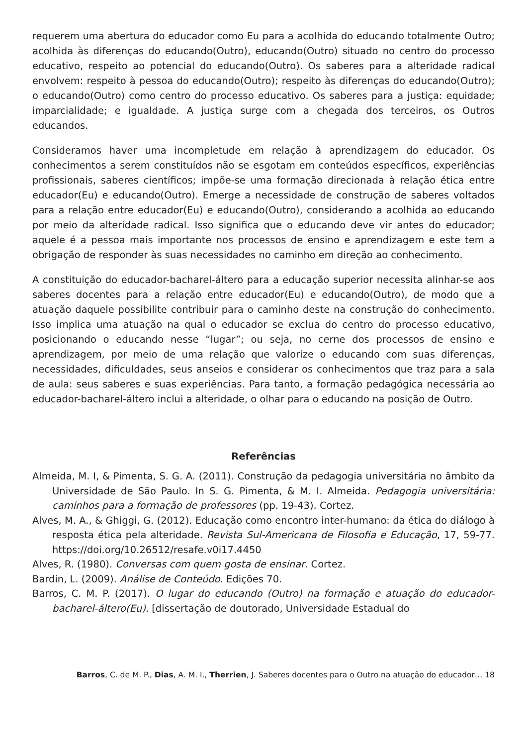requerem uma abertura do educador como Eu para a acolhida do educando totalmente Outro; acolhida às diferenças do educando(Outro), educando(Outro) situado no centro do processo educativo, respeito ao potencial do educando(Outro). Os saberes para a alteridade radical envolvem: respeito à pessoa do educando(Outro); respeito às diferenças do educando(Outro); o educando(Outro) como centro do processo educativo. Os saberes para a justiça: equidade; imparcialidade; e igualdade. A justiça surge com a chegada dos terceiros, os Outros educandos.
Consideramos haver uma incompletude em relação à aprendizagem do educador. Os conhecimentos a serem constituídos não se esgotam em conteúdos específicos, experiências profissionais, saberes científicos; impõe-se uma formação direcionada à relação ética entre educador(Eu) e educando(Outro). Emerge a necessidade de construção de saberes voltados para a relação entre educador(Eu) e educando(Outro), considerando a acolhida ao educando por meio da alteridade radical. Isso significa que o educando deve vir antes do educador; aquele é a pessoa mais importante nos processos de ensino e aprendizagem e este tem a obrigação de responder às suas necessidades no caminho em direção ao conhecimento.
A constituição do educador-bacharel-áltero para a educação superior necessita alinhar-se aos saberes docentes para a relação entre educador(Eu) e educando(Outro), de modo que a atuação daquele possibilite contribuir para o caminho deste na construção do conhecimento. Isso implica uma atuação na qual o educador se exclua do centro do processo educativo, posicionando o educando nesse “lugar”; ou seja, no cerne dos processos de ensino e aprendizagem, por meio de uma relação que valorize o educando com suas diferenças, necessidades, dificuldades, seus anseios e considerar os conhecimentos que traz para a sala de aula: seus saberes e suas experiências. Para tanto, a formação pedagógica necessária ao educador-bacharel-áltero inclui a alteridade, o olhar para o educando na posição de Outro.
Referências
Almeida, M. I, & Pimenta, S. G. A. (2011). Construção da pedagogia universitária no âmbito da Universidade de São Paulo. In S. G. Pimenta, & M. I. Almeida. Pedagogia universitária: caminhos para a formação de professores (pp. 19-43). Cortez.
Alves, M. A., & Ghiggi, G. (2012). Educação como encontro inter-humano: da ética do diálogo à resposta ética pela alteridade. Revista Sul-Americana de Filosofia e Educação, 17, 59-77. https://doi.org/10.26512/resafe.v0i17.4450
Alves, R. (1980). Conversas com quem gosta de ensinar. Cortez.
Bardin, L. (2009). Análise de Conteúdo. Edições 70.
Barros, C. M. P. (2017). O lugar do educando (Outro) na formação e atuação do educador-bacharel-áltero(Eu). [dissertação de doutorado, Universidade Estadual do
Barros, C. de M. P., Dias, A. M. I., Therrien, J. Saberes docentes para o Outro na atuação do educador… 18